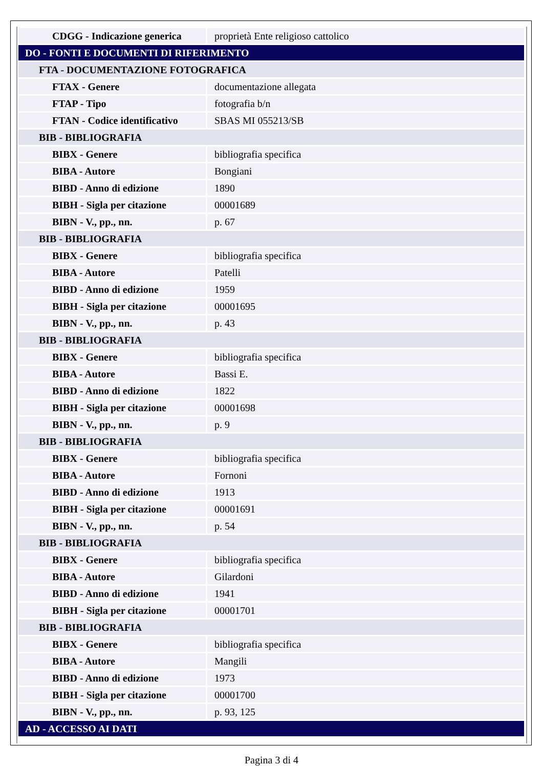| CDGG - Indicazione generica | proprietà Ente religioso cattolico |
| DO - FONTI E DOCUMENTI DI RIFERIMENTO | |
| FTA - DOCUMENTAZIONE FOTOGRAFICA | |
| FTAX - Genere | documentazione allegata |
| FTAP - Tipo | fotografia b/n |
| FTAN - Codice identificativo | SBAS MI 055213/SB |
| BIB - BIBLIOGRAFIA | |
| BIBX - Genere | bibliografia specifica |
| BIBA - Autore | Bongiani |
| BIBD - Anno di edizione | 1890 |
| BIBH - Sigla per citazione | 00001689 |
| BIBN - V., pp., nn. | p. 67 |
| BIB - BIBLIOGRAFIA | |
| BIBX - Genere | bibliografia specifica |
| BIBA - Autore | Patelli |
| BIBD - Anno di edizione | 1959 |
| BIBH - Sigla per citazione | 00001695 |
| BIBN - V., pp., nn. | p. 43 |
| BIB - BIBLIOGRAFIA | |
| BIBX - Genere | bibliografia specifica |
| BIBA - Autore | Bassi E. |
| BIBD - Anno di edizione | 1822 |
| BIBH - Sigla per citazione | 00001698 |
| BIBN - V., pp., nn. | p. 9 |
| BIB - BIBLIOGRAFIA | |
| BIBX - Genere | bibliografia specifica |
| BIBA - Autore | Fornoni |
| BIBD - Anno di edizione | 1913 |
| BIBH - Sigla per citazione | 00001691 |
| BIBN - V., pp., nn. | p. 54 |
| BIB - BIBLIOGRAFIA | |
| BIBX - Genere | bibliografia specifica |
| BIBA - Autore | Gilardoni |
| BIBD - Anno di edizione | 1941 |
| BIBH - Sigla per citazione | 00001701 |
| BIB - BIBLIOGRAFIA | |
| BIBX - Genere | bibliografia specifica |
| BIBA - Autore | Mangili |
| BIBD - Anno di edizione | 1973 |
| BIBH - Sigla per citazione | 00001700 |
| BIBN - V., pp., nn. | p. 93, 125 |
| AD - ACCESSO AI DATI | |
Pagina 3 di 4